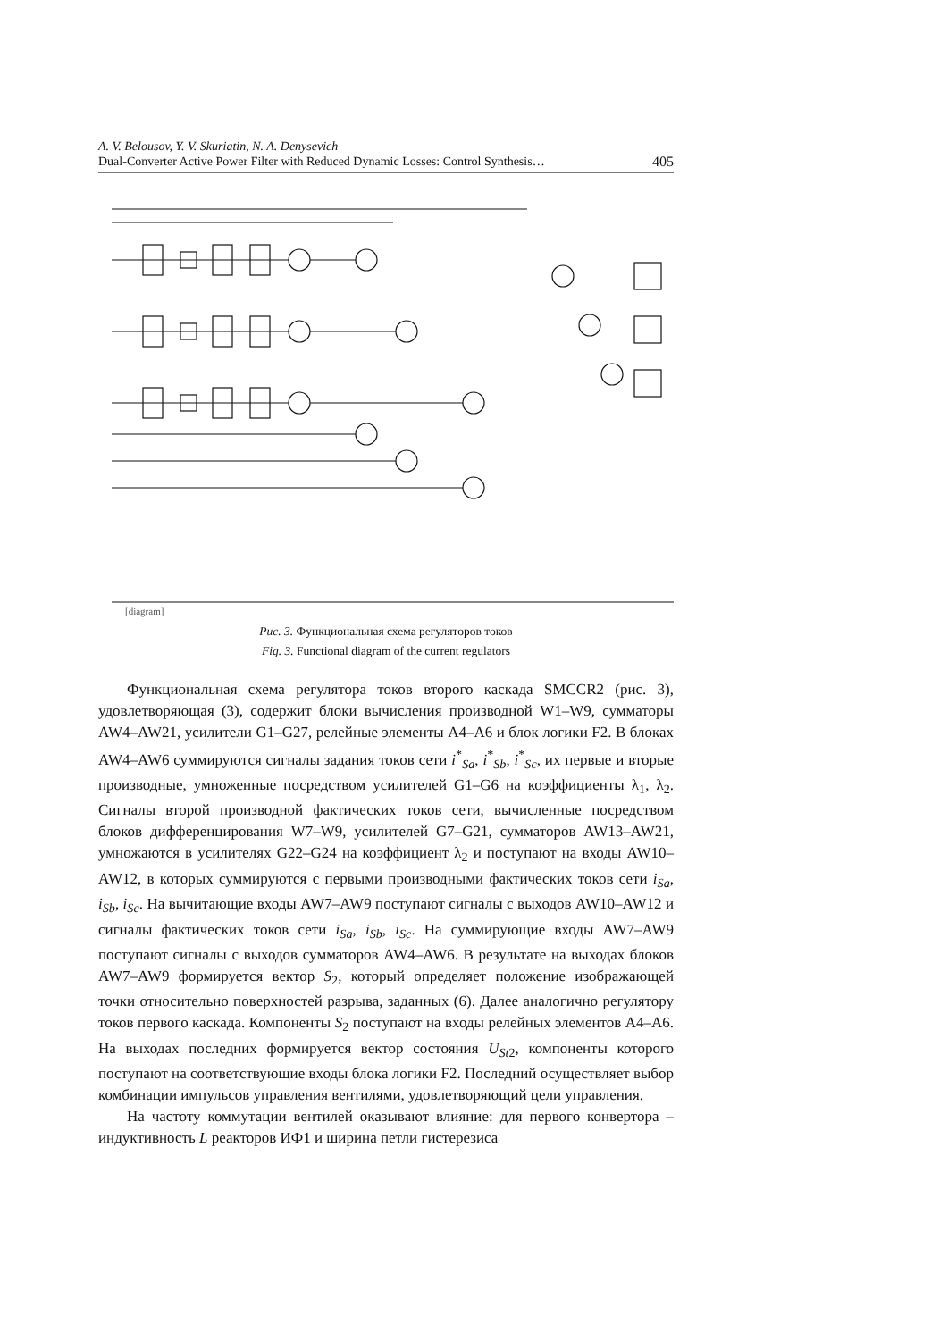A. V. Belousov, Y. V. Skuriatin, N. A. Denysevich
Dual-Converter Active Power Filter with Reduced Dynamic Losses: Control Synthesis…
405
[diagram]
Рис. 3. Функциональная схема регуляторов токов
Fig. 3. Functional diagram of the current regulators
Функциональная схема регулятора токов второго каскада SMCCR2 (рис. 3), удовлетворяющая (3), содержит блоки вычисления производной W1–W9, сумматоры AW4–AW21, усилители G1–G27, релейные элементы A4–A6 и блок логики F2. В блоках AW4–AW6 суммируются сигналы задания токов сети i<sup>*</sup><sub>Sa</sub>, i<sup>*</sup><sub>Sb</sub>, i<sup>*</sup><sub>Sc</sub>, их первые и вторые производные, умноженные посредством усилителей G1–G6 на коэффициенты λ<sub>1</sub>, λ<sub>2</sub>. Сигналы второй производной фактических токов сети, вычисленные посредством блоков дифференцирования W7–W9, усилителей G7–G21, сумматоров AW13–AW21, умножаются в усилителях G22–G24 на коэффициент λ<sub>2</sub> и поступают на входы AW10–AW12, в которых суммируются с первыми производными фактических токов сети i<sub>Sa</sub>, i<sub>Sb</sub>, i<sub>Sc</sub>. На вычитающие входы AW7–AW9 поступают сигналы с выходов AW10–AW12 и сигналы фактических токов сети i<sub>Sa</sub>, i<sub>Sb</sub>, i<sub>Sc</sub>. На суммирующие входы AW7–AW9 поступают сигналы с выходов сумматоров AW4–AW6. В результате на выходах блоков AW7–AW9 формируется вектор S<sub>2</sub>, который определяет положение изображающей точки относительно поверхностей разрыва, заданных (6). Далее аналогично регулятору токов первого каскада. Компоненты S<sub>2</sub> поступают на входы релейных элементов A4–A6. На выходах последних формируется вектор состояния U<sub>St</sub><sub>2</sub>, компоненты которого поступают на соответствующие входы блока логики F2. Последний осуществляет выбор комбинации импульсов управления вентилями, удовлетворяющий цели управления.
На частоту коммутации вентилей оказывают влияние: для первого конвертора – индуктивность L реакторов ИФ1 и ширина петли гистерезиса